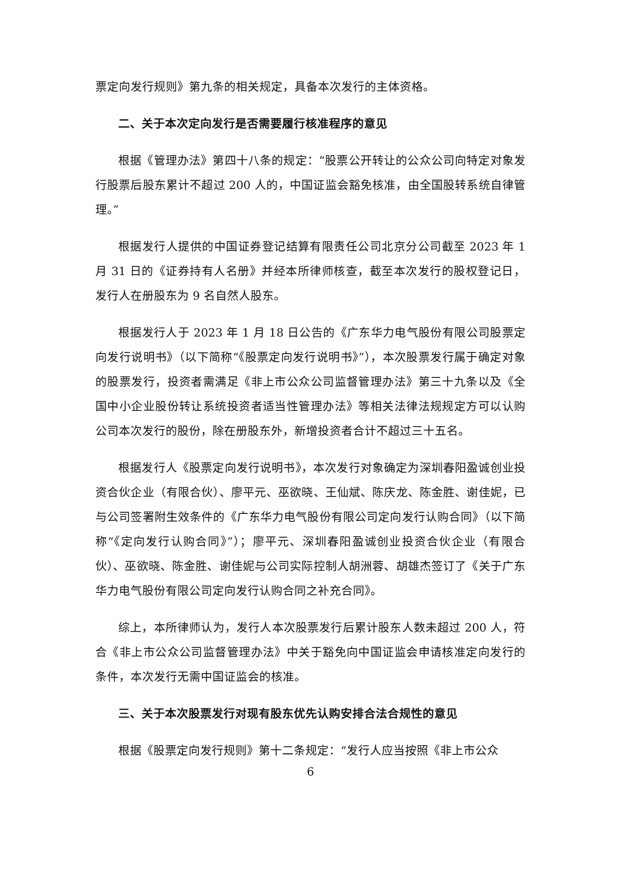票定向发行规则》第九条的相关规定，具备本次发行的主体资格。
二、关于本次定向发行是否需要履行核准程序的意见
根据《管理办法》第四十八条的规定：“股票公开转让的公众公司向特定对象发行股票后股东累计不超过 200 人的，中国证监会豁免核准，由全国股转系统自律管理。”
根据发行人提供的中国证券登记结算有限责任公司北京分公司截至 2023 年 1 月 31 日的《证券持有人名册》并经本所律师核查，截至本次发行的股权登记日，发行人在册股东为 9 名自然人股东。
根据发行人于 2023 年 1 月 18 日公告的《广东华力电气股份有限公司股票定向发行说明书》（以下简称“《股票定向发行说明书》”），本次股票发行属于确定对象的股票发行，投资者需满足《非上市公众公司监督管理办法》第三十九条以及《全国中小企业股份转让系统投资者适当性管理办法》等相关法律法规规定方可以认购公司本次发行的股份，除在册股东外，新增投资者合计不超过三十五名。
根据发行人《股票定向发行说明书》，本次发行对象确定为深圳春阳盈诚创业投资合伙企业（有限合伙）、廖平元、巫欲晓、王仙斌、陈庆龙、陈金胜、谢佳妮，已与公司签署附生效条件的《广东华力电气股份有限公司定向发行认购合同》（以下简称“《定向发行认购合同》”）；廖平元、深圳春阳盈诚创业投资合伙企业（有限合伙）、巫欲晓、陈金胜、谢佳妮与公司实际控制人胡洲蓉、胡雄杰签订了《关于广东华力电气股份有限公司定向发行认购合同之补充合同》。
综上，本所律师认为，发行人本次股票发行后累计股东人数未超过 200 人，符合《非上市公众公司监督管理办法》中关于豁免向中国证监会申请核准定向发行的条件，本次发行无需中国证监会的核准。
三、关于本次股票发行对现有股东优先认购安排合法合规性的意见
根据《股票定向发行规则》第十二条规定：“发行人应当按照《非上市公众
6